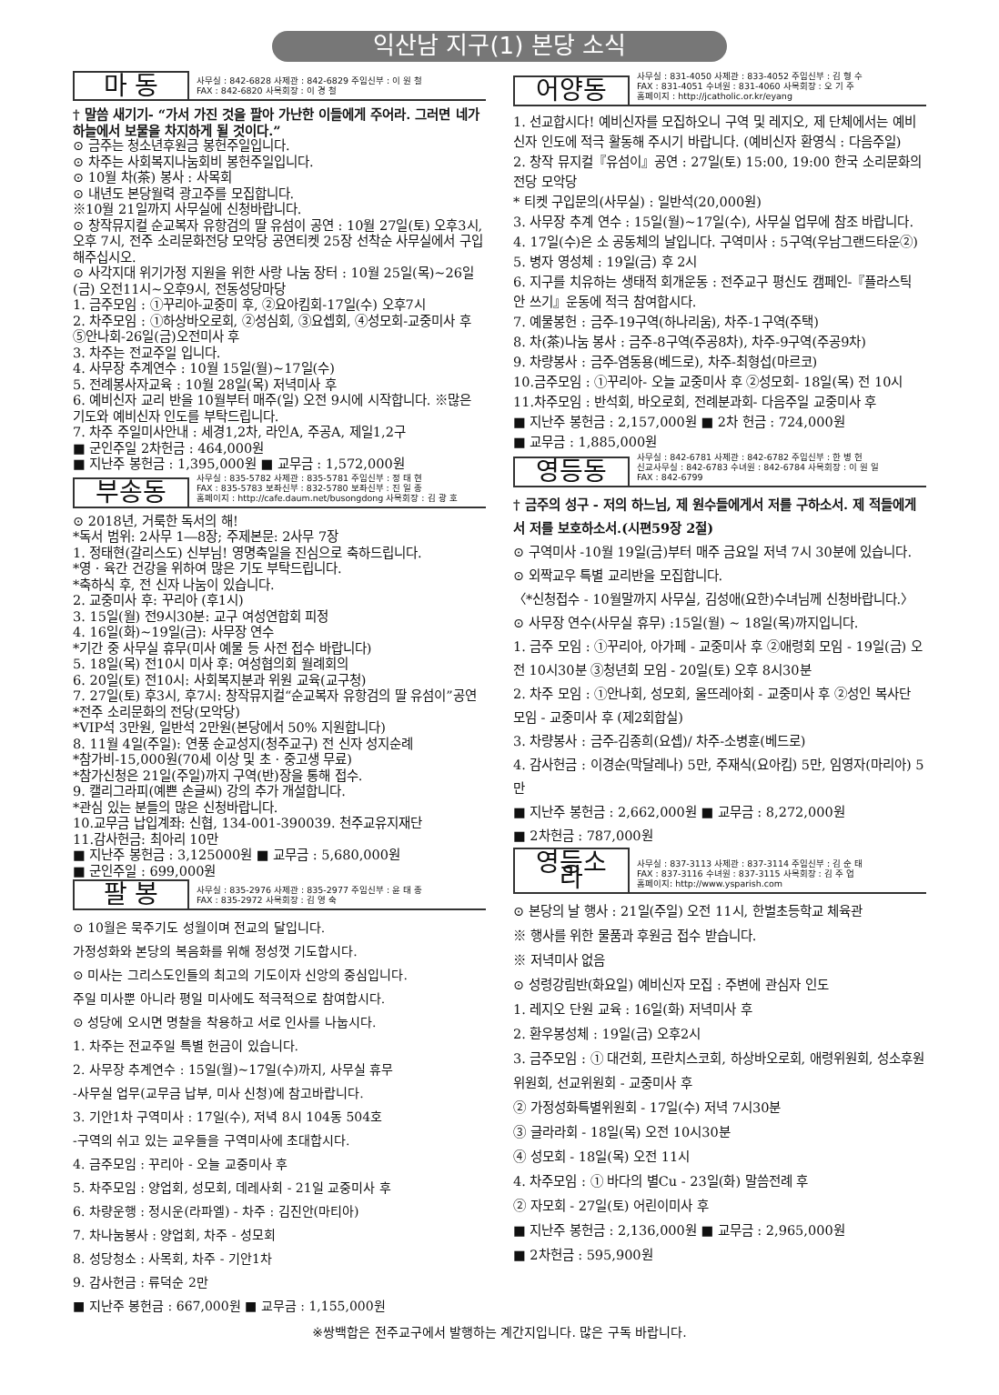익산남 지구(1) 본당 소식
마 동
사무실 : 842-6828 사제관 : 842-6829 주임신부 : 이 원 철
FAX : 842-6820 사목회장 : 이 경 철
† 말씀 새기기- “가서 가진 것을 팔아 가난한 이들에게 주어라. 그러면 네가 하늘에서 보물을 차지하게 될 것이다.”
⊙ 금주는 청소년후원금 봉헌주일입니다.
⊙ 차주는 사회복지나눔회비 봉헌주일입니다.
⊙ 10월 차(茶) 봉사 : 사목회
⊙ 내년도 본당월력 광고주를 모집합니다.
※10월 21일까지 사무실에 신청바랍니다.
⊙ 창작뮤지컬 순교복자 유항검의 딸 유섬이 공연 : 10월 27일(토) 오후3시, 오후 7시, 전주 소리문화전당 모악당 공연티켓 25장 선착순 사무실에서 구입해주십시오.
⊙ 사각지대 위기가정 지원을 위한 사랑 나눔 장터 : 10월 25일(목)~26일(금) 오전11시~오후9시, 전동성당마당
1. 금주모임 : ①꾸리아-교중미 후, ②요아킴회-17일(수) 오후7시
2. 차주모임 : ①하상바오로회, ②성심회, ③요셉회, ④성모회-교중미사 후 ⑤안나회-26일(금)오전미사 후
3. 차주는 전교주일 입니다.
4. 사무장 추계연수 : 10월 15일(월)~17일(수)
5. 전례봉사자교육 : 10월 28일(목) 저녁미사 후
6. 예비신자 교리 반을 10월부터 매주(일) 오전 9시에 시작합니다. ※많은 기도와 예비신자 인도를 부탁드립니다.
7. 차주 주일미사안내 : 세경1,2차, 라인A, 주공A, 제일1,2구
■ 군인주일 2차헌금 : 464,000원
■ 지난주 봉헌금 : 1,395,000원 ■ 교무금 : 1,572,000원
부송동
사무실 : 835-5782 사제관 : 835-5781 주임신부 : 정 태 현
FAX : 835-5783 보좌신부 : 832-5780 보좌신부 : 진 일 종
홈페이지 : http://cafe.daum.net/busongdong 사목회장 : 김 광 호
⊙ 2018년, 거룩한 독서의 해!
*독서 범위: 2사무 1―8장; 주제본문: 2사무 7장
1. 정태현(갈리스도) 신부님! 영명축일을 진심으로 축하드립니다.
*영 · 육간 건강을 위하여 많은 기도 부탁드립니다.
*축하식 후, 전 신자 나눔이 있습니다.
2. 교중미사 후: 꾸리아 (후1시)
3. 15일(월) 전9시30분: 교구 여성연합회 피정
4. 16일(화)~19일(금): 사무장 연수
*기간 중 사무실 휴무(미사 예물 등 사전 접수 바랍니다)
5. 18일(목) 전10시 미사 후: 여성협의회 월례회의
6. 20일(토) 전10시: 사회복지분과 위원 교육(교구청)
7. 27일(토) 후3시, 후7시: 창작뮤지컬“순교복자 유항검의 딸 유섬이”공연
*전주 소리문화의 전당(모악당)
*VIP석 3만원, 일반석 2만원(본당에서 50% 지원합니다)
8. 11월 4일(주일): 연풍 순교성지(청주교구) 전 신자 성지순례
*참가비-15,000원(70세 이상 및 초 · 중고생 무료)
*참가신청은 21일(주일)까지 구역(반)장을 통해 접수.
9. 캘리그라피(예쁜 손글씨) 강의 추가 개설합니다.
*관심 있는 분들의 많은 신청바랍니다.
10.교무금 납입계좌: 신협, 134-001-390039. 천주교유지재단
11.감사헌금: 최아리 10만
■ 지난주 봉헌금 : 3,125000원 ■ 교무금 : 5,680,000원
■ 군인주일 : 699,000원
팔 봉
사무실 : 835-2976 사제관 : 835-2977 주임신부 : 윤 태 종
FAX : 835-2972 사목회장 : 김 영 숙
⊙ 10월은 묵주기도 성월이며 전교의 달입니다.
가정성화와 본당의 복음화를 위해 정성껏 기도합시다.
⊙ 미사는 그리스도인들의 최고의 기도이자 신앙의 중심입니다.
주일 미사뿐 아니라 평일 미사에도 적극적으로 참여합시다.
⊙ 성당에 오시면 명찰을 착용하고 서로 인사를 나눕시다.
1. 차주는 전교주일 특별 헌금이 있습니다.
2. 사무장 추계연수 : 15일(월)~17일(수)까지, 사무실 휴무
-사무실 업무(교무금 납부, 미사 신청)에 참고바랍니다.
3. 기안1차 구역미사 : 17일(수), 저녁 8시 104동 504호
-구역의 쉬고 있는 교우들을 구역미사에 초대합시다.
4. 금주모임 : 꾸리아 - 오늘 교중미사 후
5. 차주모임 : 양업회, 성모회, 데레사회 - 21일 교중미사 후
6. 차량운행 : 정시운(라파엘) - 차주 : 김진안(마티아)
7. 차나눔봉사 : 양업회, 차주 - 성모회
8. 성당청소 : 사목회, 차주 - 기안1차
9. 감사헌금 : 류덕순 2만
■ 지난주 봉헌금 : 667,000원 ■ 교무금 : 1,155,000원
어양동
사무실 : 831-4050 사제관 : 833-4052 주임신부 : 김 형 수
FAX : 831-4051 수녀원 : 831-4060 사목회장 : 오 기 주
홈페이지 : http://jcatholic.or.kr/eyang
1. 선교합시다! 예비신자를 모집하오니 구역 및 레지오, 제 단체에서는 예비신자 인도에 적극 활동해 주시기 바랍니다. (예비신자 환영식 : 다음주일)
2. 창작 뮤지컬『유섬이』공연 : 27일(토) 15:00, 19:00 한국 소리문화의전당 모악당
* 티켓 구입문의(사무실) : 일반석(20,000원)
3. 사무장 추계 연수 : 15일(월)~17일(수), 사무실 업무에 참조 바랍니다.
4. 17일(수)은 소 공동체의 날입니다. 구역미사 : 5구역(우남그랜드타운②)
5. 병자 영성체 : 19일(금) 후 2시
6. 지구를 치유하는 생태적 회개운동 : 전주교구 평신도 캠페인-『플라스틱 안 쓰기』운동에 적극 참여합시다.
7. 예물봉헌 : 금주-19구역(하나리움), 차주-1구역(주택)
8. 차(茶)나눔 봉사 : 금주-8구역(주공8차), 차주-9구역(주공9차)
9. 차량봉사 : 금주-염동용(베드로), 차주-최형섭(마르코)
10.금주모임 : ①꾸리아- 오늘 교중미사 후 ②성모회- 18일(목) 전 10시
11.차주모임 : 반석회, 바오로회, 전례분과회- 다음주일 교중미사 후
■ 지난주 봉헌금 : 2,157,000원 ■ 2차 헌금 : 724,000원
■ 교무금 : 1,885,000원
영등동
사무실 : 842-6781 사제관 : 842-6782 주임신부 : 한 병 헌
신교사무실 : 842-6783 수녀원 : 842-6784 사목회장 : 이 원 일
FAX : 842-6799
† 금주의 성구 - 저의 하느님, 제 원수들에게서 저를 구하소서. 제 적들에게서 저를 보호하소서.(시편59장 2절)
⊙ 구역미사 -10월 19일(금)부터 매주 금요일 저녁 7시 30분에 있습니다.
⊙ 외짝교우 특별 교리반을 모집합니다.
〈*신청접수 - 10월말까지 사무실, 김성애(요한)수녀님께 신청바랍니다.〉
⊙ 사무장 연수(사무실 휴무) :15일(월) ~ 18일(목)까지입니다.
1. 금주 모임 : ①꾸리아, 아가페 - 교중미사 후 ②애령회 모임 - 19일(금) 오전 10시30분 ③청년회 모임 - 20일(토) 오후 8시30분
2. 차주 모임 : ①안나회, 성모회, 울뜨레아회 - 교중미사 후 ②성인 복사단 모임 - 교중미사 후 (제2회합실)
3. 차량봉사 : 금주-김종희(요셉)/ 차주-소병훈(베드로)
4. 감사헌금 : 이경순(막달레나) 5만, 주재식(요아킴) 5만, 임영자(마리아) 5만
■ 지난주 봉헌금 : 2,662,000원 ■ 교무금 : 8,272,000원
■ 2차헌금 : 787,000원
영등소라
사무실 : 837-3113 사제관 : 837-3114 주임신부 : 김 순 태
FAX : 837-3116 수녀원 : 837-3115 사목회장 : 김 주 업
홈페이지: http://www.ysparish.com
⊙ 본당의 날 행사 : 21일(주일) 오전 11시, 한벌초등학교 체육관
※ 행사를 위한 물품과 후원금 접수 받습니다.
※ 저녁미사 없음
⊙ 성령강림반(화요일) 예비신자 모집 : 주변에 관심자 인도
1. 레지오 단원 교육 : 16일(화) 저녁미사 후
2. 환우봉성체 : 19일(금) 오후2시
3. 금주모임 : ① 대건회, 프란치스코회, 하상바오로회, 애령위원회, 성소후원위원회, 선교위원회 - 교중미사 후
② 가정성화특별위원회 - 17일(수) 저녁 7시30분
③ 글라라회 - 18일(목) 오전 10시30분
④ 성모회 - 18일(목) 오전 11시
4. 차주모임 : ① 바다의 별Cu - 23일(화) 말씀전례 후
② 자모회 - 27일(토) 어린이미사 후
■ 지난주 봉헌금 : 2,136,000원 ■ 교무금 : 2,965,000원
■ 2차헌금 : 595,900원
※쌍백합은 전주교구에서 발행하는 계간지입니다. 많은 구독 바랍니다.